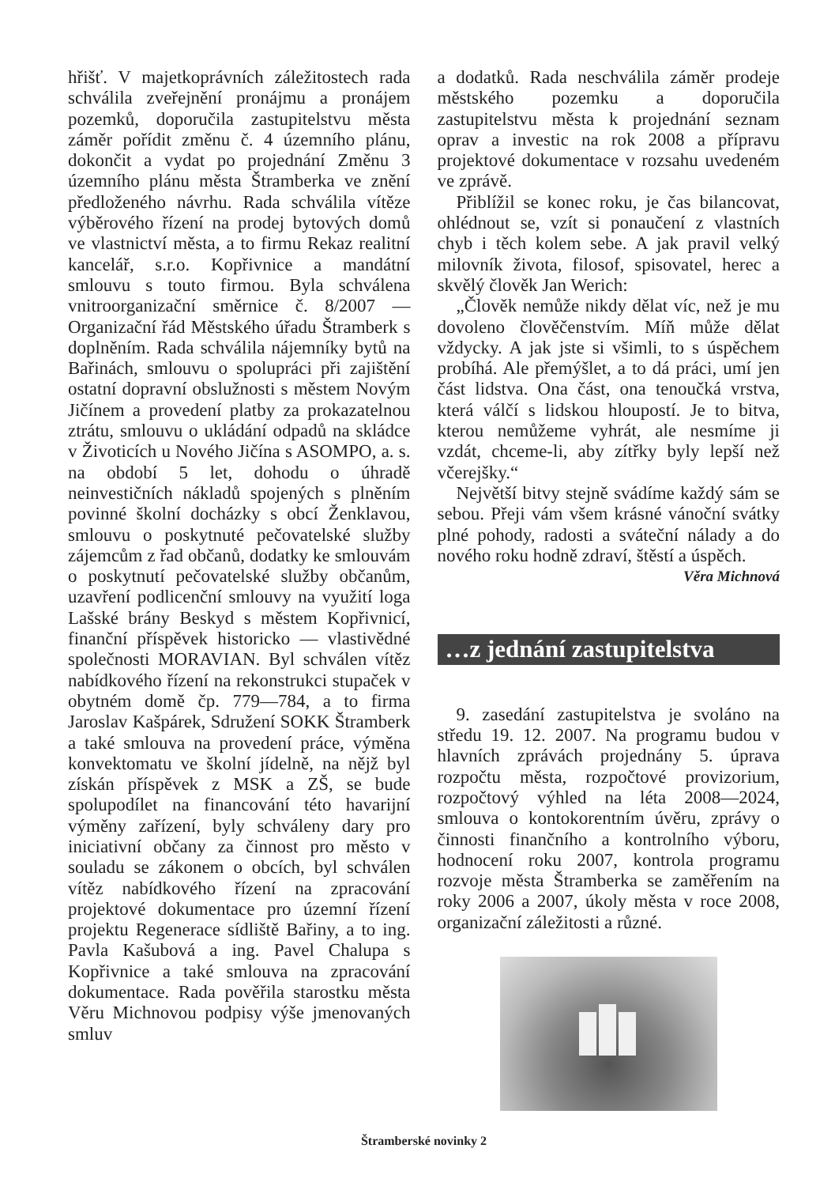hřišť. V majetkoprávních záležitostech rada schválila zveřejnění pronájmu a pronájem pozemků, doporučila zastupitelstvu města záměr pořídit změnu č. 4 územního plánu, dokončit a vydat po projednání Změnu 3 územního plánu města Štramberka ve znění předloženého návrhu. Rada schválila vítěze výběrového řízení na prodej bytových domů ve vlastnictví města, a to firmu Rekaz realitní kancelář, s.r.o. Kopřivnice a mandátní smlouvu s touto firmou. Byla schválena vnitroorganizační směrnice č. 8/2007 — Organizační řád Městského úřadu Štramberk s doplněním. Rada schválila nájemníky bytů na Bařinách, smlouvu o spolupráci při zajištění ostatní dopravní obslužnosti s městem Novým Jičínem a provedení platby za prokazatelnou ztrátu, smlouvu o ukládání odpadů na skládce v Životicích u Nového Jičína s ASOMPO, a. s. na období 5 let, dohodu o úhradě neinvestičních nákladů spojených s plněním povinné školní docházky s obcí Ženklavou, smlouvu o poskytnuté pečovatelské služby zájemcům z řad občanů, dodatky ke smlouvám o poskytnutí pečovatelské služby občanům, uzavření podlicenční smlouvy na využití loga Lašské brány Beskyd s městem Kopřivnicí, finanční příspěvek historicko — vlastivědné společnosti MORAVIAN. Byl schválen vítěz nabídkového řízení na rekonstrukci stupaček v obytném domě čp. 779—784, a to firma Jaroslav Kašpárek, Sdružení SOKK Štramberk a také smlouva na provedení práce, výměna konvektomatu ve školní jídelně, na nějž byl získán příspěvek z MSK a ZŠ, se bude spolupodílet na financování této havarijní výměny zařízení, byly schváleny dary pro iniciativní občany za činnost pro město v souladu se zákonem o obcích, byl schválen vítěz nabídkového řízení na zpracování projektové dokumentace pro územní řízení projektu Regenerace sídliště Bařiny, a to ing. Pavla Kašubová a ing. Pavel Chalupa s Kopřivnice a také smlouva na zpracování dokumentace. Rada pověřila starostku města Věru Michnovou podpisy výše jmenovaných smluv
a dodatků. Rada neschválila záměr prodeje městského pozemku a doporučila zastupitelstvu města k projednání seznam oprav a investic na rok 2008 a přípravu projektové dokumentace v rozsahu uvedeném ve zprávě.
Přiblížil se konec roku, je čas bilancovat, ohlédnout se, vzít si ponaučení z vlastních chyb i těch kolem sebe. A jak pravil velký milovník života, filosof, spisovatel, herec a skvělý člověk Jan Werich:
„Člověk nemůže nikdy dělat víc, než je mu dovoleno člověčenstvím. Míň může dělat vždycky. A jak jste si všimli, to s úspěchem probíhá. Ale přemýšlet, a to dá práci, umí jen část lidstva. Ona část, ona tenoučká vrstva, která válčí s lidskou hloupostí. Je to bitva, kterou nemůžeme vyhrát, ale nesmíme ji vzdát, chceme-li, aby zítřky byly lepší než včerejšky.“
Největší bitvy stejně svádíme každý sám se sebou. Přeji vám všem krásné vánoční svátky plné pohody, radosti a sváteční nálady a do nového roku hodně zdraví, štěstí a úspěch.
Věra Michnová
…z jednání zastupitelstva
9. zasedání zastupitelstva je svoláno na středu 19. 12. 2007. Na programu budou v hlavních zprávách projednány 5. úprava rozpočtu města, rozpočtové provizorium, rozpočtový výhled na léta 2008—2024, smlouva o kontokorentním úvěru, zprávy o činnosti finančního a kontrolního výboru, hodnocení roku 2007, kontrola programu rozvoje města Štramberka se zaměřením na roky 2006 a 2007, úkoly města v roce 2008, organizační záležitosti a různé.
Štramberské novinky 2